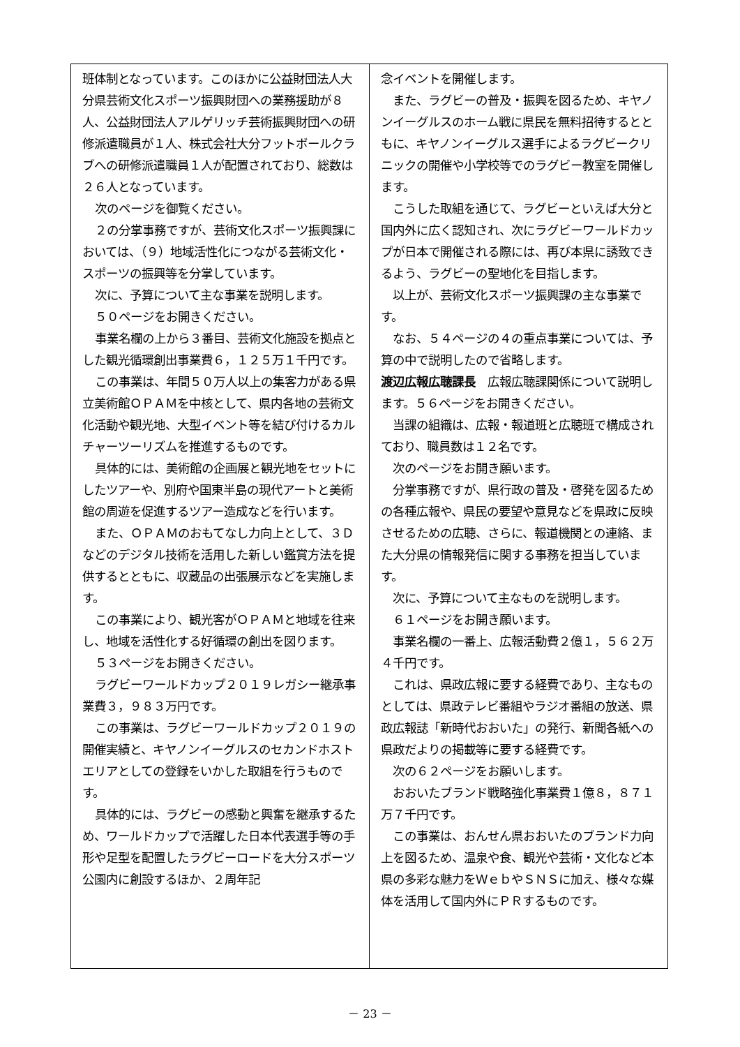班体制となっています。このほかに公益財団法人大分県芸術文化スポーツ振興財団への業務援助が８人、公益財団法人アルゲリッチ芸術振興財団への研修派遣職員が１人、株式会社大分フットボールクラブへの研修派遣職員１人が配置されており、総数は２６人となっています。
次のページを御覧ください。
２の分掌事務ですが、芸術文化スポーツ振興課においては、（９）地域活性化につながる芸術文化・スポーツの振興等を分掌しています。
次に、予算について主な事業を説明します。
５０ページをお開きください。
事業名欄の上から３番目、芸術文化施設を拠点とした観光循環創出事業費６，１２５万１千円です。
この事業は、年間５０万人以上の集客力がある県立美術館ＯＰＡＭを中核として、県内各地の芸術文化活動や観光地、大型イベント等を結び付けるカルチャーツーリズムを推進するものです。
具体的には、美術館の企画展と観光地をセットにしたツアーや、別府や国東半島の現代アートと美術館の周遊を促進するツアー造成などを行います。
また、ＯＰＡＭのおもてなし力向上として、３Ｄなどのデジタル技術を活用した新しい鑑賞方法を提供するとともに、収蔵品の出張展示などを実施します。
この事業により、観光客がＯＰＡＭと地域を往来し、地域を活性化する好循環の創出を図ります。
５３ページをお開きください。
ラグビーワールドカップ２０１９レガシー継承事業費３，９８３万円です。
この事業は、ラグビーワールドカップ２０１９の開催実績と、キヤノンイーグルスのセカンドホストエリアとしての登録をいかした取組を行うものです。
具体的には、ラグビーの感動と興奮を継承するため、ワールドカップで活躍した日本代表選手等の手形や足型を配置したラグビーロードを大分スポーツ公園内に創設するほか、２周年記
念イベントを開催します。
また、ラグビーの普及・振興を図るため、キヤノンイーグルスのホーム戦に県民を無料招待するとともに、キヤノンイーグルス選手によるラグビークリニックの開催や小学校等でのラグビー教室を開催します。
こうした取組を通じて、ラグビーといえば大分と国内外に広く認知され、次にラグビーワールドカップが日本で開催される際には、再び本県に誘致できるよう、ラグビーの聖地化を目指します。
以上が、芸術文化スポーツ振興課の主な事業です。
なお、５４ページの４の重点事業については、予算の中で説明したので省略します。
渡辺広報広聴課長　広報広聴課関係について説明します。５６ページをお開きください。
当課の組織は、広報・報道班と広聴班で構成されており、職員数は１２名です。
次のページをお開き願います。
分掌事務ですが、県行政の普及・啓発を図るための各種広報や、県民の要望や意見などを県政に反映させるための広聴、さらに、報道機関との連絡、また大分県の情報発信に関する事務を担当しています。
次に、予算について主なものを説明します。
６１ページをお開き願います。
事業名欄の一番上、広報活動費２億１，５６２万４千円です。
これは、県政広報に要する経費であり、主なものとしては、県政テレビ番組やラジオ番組の放送、県政広報誌「新時代おおいた」の発行、新聞各紙への県政だよりの掲載等に要する経費です。
次の６２ページをお願いします。
おおいたブランド戦略強化事業費１億８，８７１万７千円です。
この事業は、おんせん県おおいたのブランド力向上を図るため、温泉や食、観光や芸術・文化など本県の多彩な魅力をＷｅｂやＳＮＳに加え、様々な媒体を活用して国内外にＰＲするものです。
－ 23 －